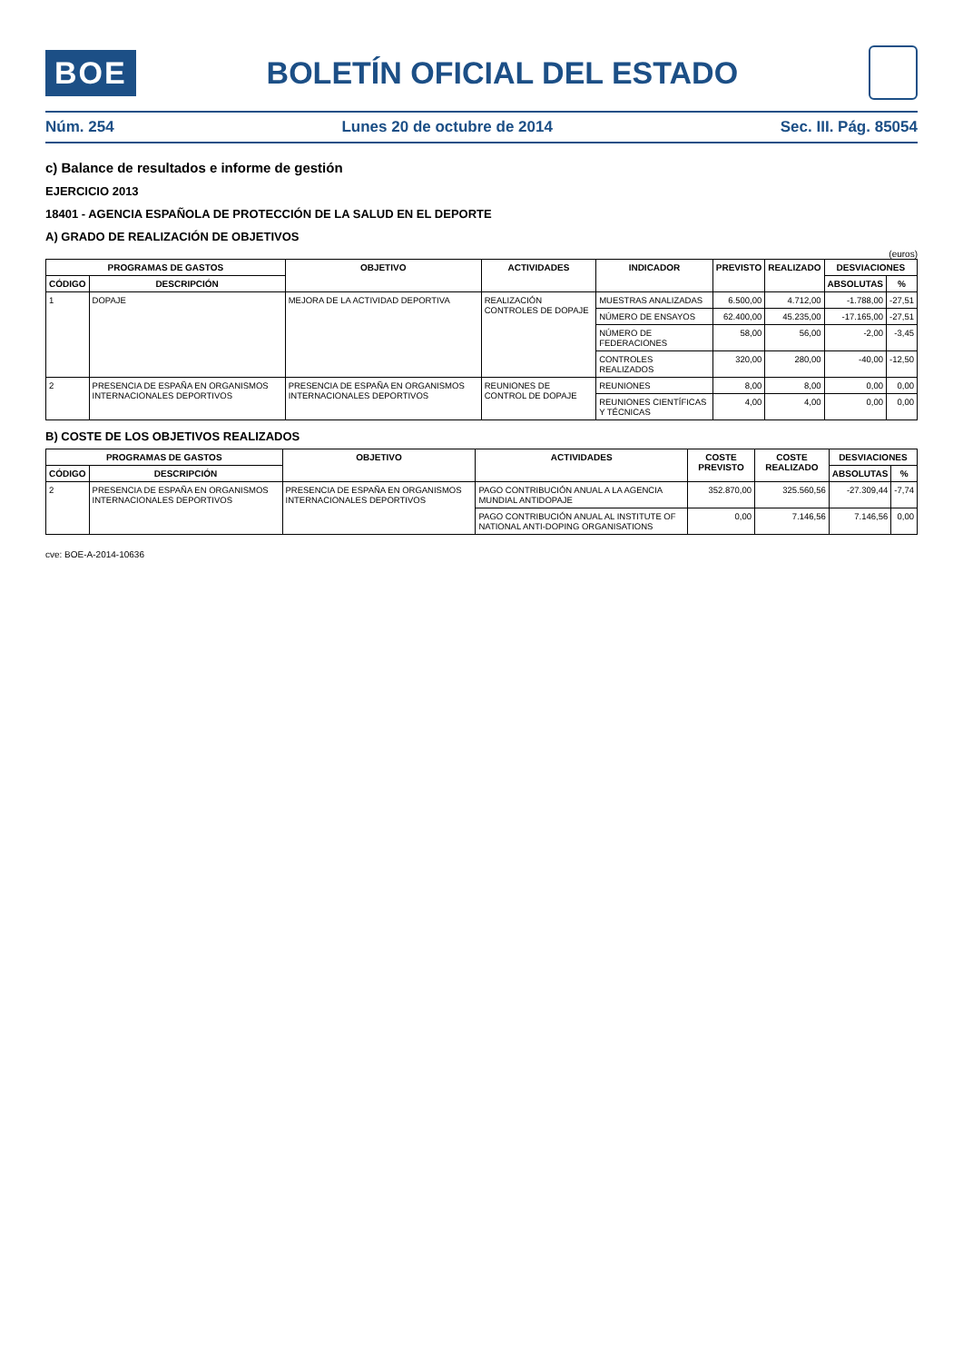BOE
BOLETÍN OFICIAL DEL ESTADO
Núm. 254 Lunes 20 de octubre de 2014 Sec. III. Pág. 85054
c) Balance de resultados e informe de gestión
EJERCICIO 2013
18401 - AGENCIA ESPAÑOLA DE PROTECCIÓN DE LA SALUD EN EL DEPORTE
A) GRADO DE REALIZACIÓN DE OBJETIVOS
(euros)
| PROGRAMAS DE GASTOS | | OBJETIVO | ACTIVIDADES | INDICADOR | PREVISTO | REALIZADO | DESVIACIONES | |
| --- | --- | --- | --- | --- | --- | --- | --- | --- |
| CÓDIGO | DESCRIPCIÓN | | | | | | ABSOLUTAS | % |
| 1 | DOPAJE | MEJORA DE LA ACTIVIDAD DEPORTIVA | REALIZACIÓN CONTROLES DE DOPAJE | MUESTRAS ANALIZADAS | 6.500,00 | 4.712,00 | -1.788,00 | -27,51 |
| | | | | NÚMERO DE ENSAYOS | 62.400,00 | 45.235,00 | -17.165,00 | -27,51 |
| | | | | NÚMERO DE FEDERACIONES | 58,00 | 56,00 | -2,00 | -3,45 |
| | | | | CONTROLES REALIZADOS | 320,00 | 280,00 | -40,00 | -12,50 |
| 2 | PRESENCIA DE ESPAÑA EN ORGANISMOS INTERNACIONALES DEPORTIVOS | PRESENCIA DE ESPAÑA EN ORGANISMOS INTERNACIONALES DEPORTIVOS | REUNIONES DE CONTROL DE DOPAJE | REUNIONES | 8,00 | 8,00 | 0,00 | 0,00 |
| | | | | REUNIONES CIENTÍFICAS Y TÉCNICAS | 4,00 | 4,00 | 0,00 | 0,00 |
B) COSTE DE LOS OBJETIVOS REALIZADOS
| PROGRAMAS DE GASTOS | | OBJETIVO | ACTIVIDADES | COSTE PREVISTO | COSTE REALIZADO | DESVIACIONES | |
| --- | --- | --- | --- | --- | --- | --- | --- |
| CÓDIGO | DESCRIPCIÓN | | | | | ABSOLUTAS | % |
| 2 | PRESENCIA DE ESPAÑA EN ORGANISMOS INTERNACIONALES DEPORTIVOS | PRESENCIA DE ESPAÑA EN ORGANISMOS INTERNACIONALES DEPORTIVOS | PAGO CONTRIBUCIÓN ANUAL A LA AGENCIA MUNDIAL ANTIDOPAJE | 352.870,00 | 325.560,56 | -27.309,44 | -7,74 |
| | | | PAGO CONTRIBUCIÓN ANUAL AL INSTITUTE OF NATIONAL ANTI-DOPING ORGANISATIONS | 0,00 | 7.146,56 | 7.146,56 | 0,00 |
cve: BOE-A-2014-10636